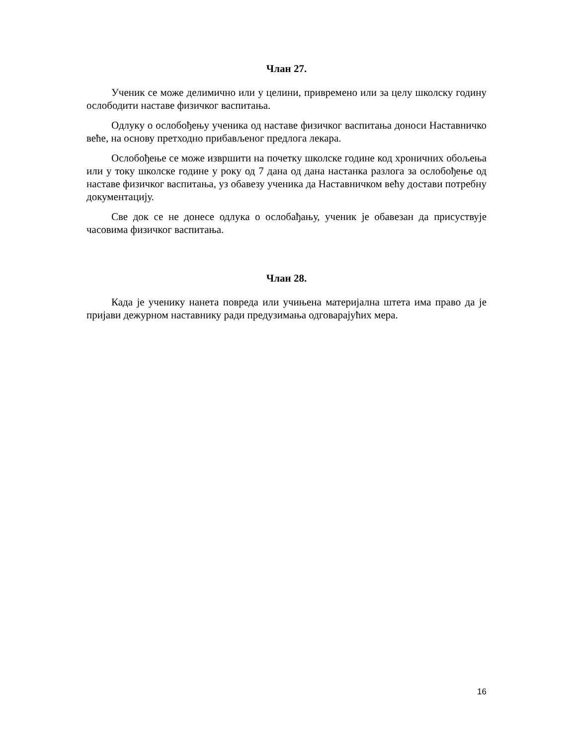Члан 27.
Ученик се може делимично или у целини, привремено или за целу школску годину ослободити наставе физичког васпитања.
Одлуку о ослобођењу ученика од наставе физичког васпитања доноси Наставничко веће, на основу претходно прибављеног предлога лекара.
Ослобођење се може извршити на почетку школске године код хроничних обољења или у току школске године у року од 7 дана од дана настанка разлога за ослобођење од наставе физичког васпитања, уз обавезу ученика да Наставничком већу достави потребну документацију.
Све док се не донесе одлука о ослобађању, ученик је обавезан да присуствује часовима физичког васпитања.
Члан 28.
Када је ученику нанета повреда или учињена материјална штета има право да је пријави дежурном наставнику ради предузимања одговарајућих мера.
16